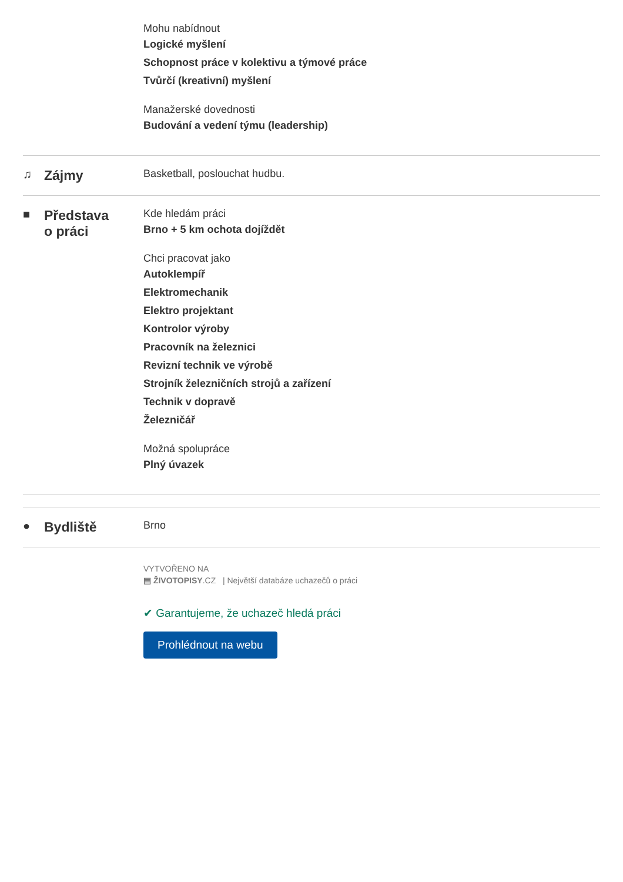Mohu nabídnout
Logické myšlení
Schopnost práce v kolektivu a týmové práce
Tvůrčí (kreativní) myšlení
Manažerské dovednosti
Budování a vedení týmu (leadership)
♫ Zájmy
Basketball, poslouchat hudbu.
■ Představa
o práci
Kde hledám práci
Brno + 5 km ochota dojíždět
Chci pracovat jako
Autoklempíř
Elektromechanik
Elektro projektant
Kontrolor výroby
Pracovník na železnici
Revizní technik ve výrobě
Strojník železničních strojů a zařízení
Technik v dopravě
Železničář
Možná spolupráce
Plný úvazek
● Bydliště
Brno
VYTVOŘENO NA
▤ ŽIVOTOPISY.CZ | Největší databáze uchazečů o práci
✔ Garantujeme, že uchazeč hledá práci
Prohlédnout na webu